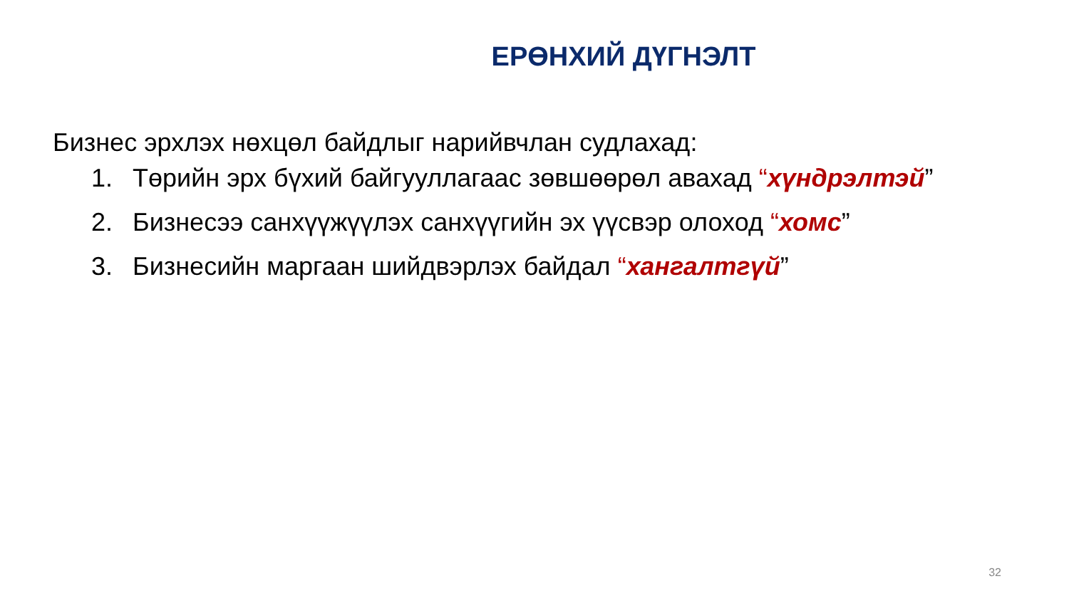ЕРӨНХИЙ ДҮГНЭЛТ
Бизнес эрхлэх нөхцөл байдлыг нарийвчлан судлахад:
1. Төрийн эрх бүхий байгууллагаас зөвшөөрөл авахад “хүндрэлтэй”
2. Бизнесээ санхүүжүүлэх санхүүгийн эх үүсвэр олоход “хомс”
3. Бизнесийн маргаан шийдвэрлэх байдал “хангалтгүй”
32